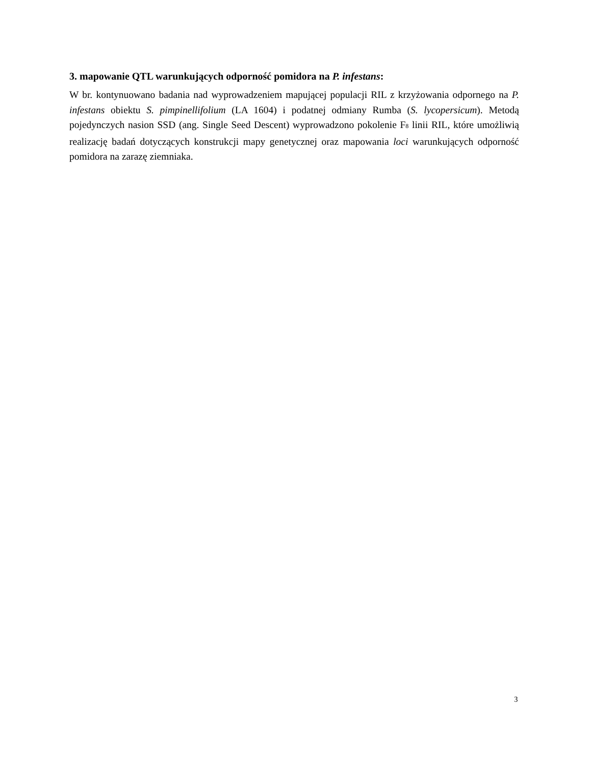3. mapowanie QTL warunkujących odporność pomidora na P. infestans:
W br. kontynuowano badania nad wyprowadzeniem mapującej populacji RIL z krzyżowania odpornego na P. infestans obiektu S. pimpinellifolium (LA 1604) i podatnej odmiany Rumba (S. lycopersicum). Metodą pojedynczych nasion SSD (ang. Single Seed Descent) wyprowadzono pokolenie F<sub>8</sub> linii RIL, które umożliwią realizację badań dotyczących konstrukcji mapy genetycznej oraz mapowania loci warunkujących odporność pomidora na zarazę ziemniaka.
3